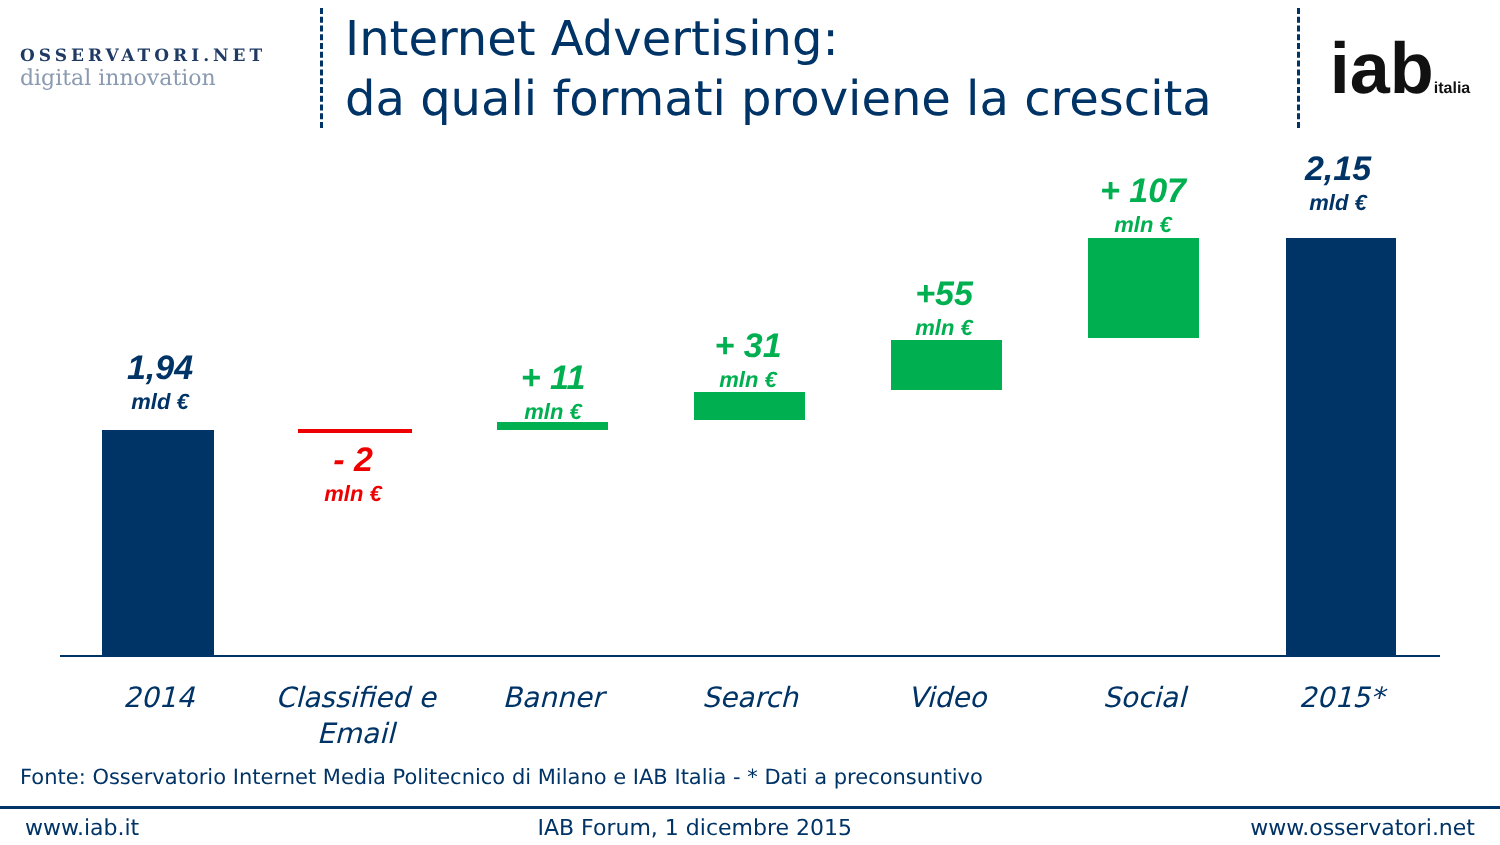OSSERVATORI.NET
digital innovation
Internet Advertising:
da quali formati proviene la crescita
iabitalia
1,94
mld €
- 2
mln €
+ 11
mln €
+ 31
mln €
+55
mln €
+ 107
mln €
2,15
mld €
2014 Classified e Email Banner Search Video Social 2015*
Fonte: Osservatorio Internet Media Politecnico di Milano e IAB Italia - * Dati a preconsuntivo
www.iab.it IAB Forum, 1 dicembre 2015 www.osservatori.net